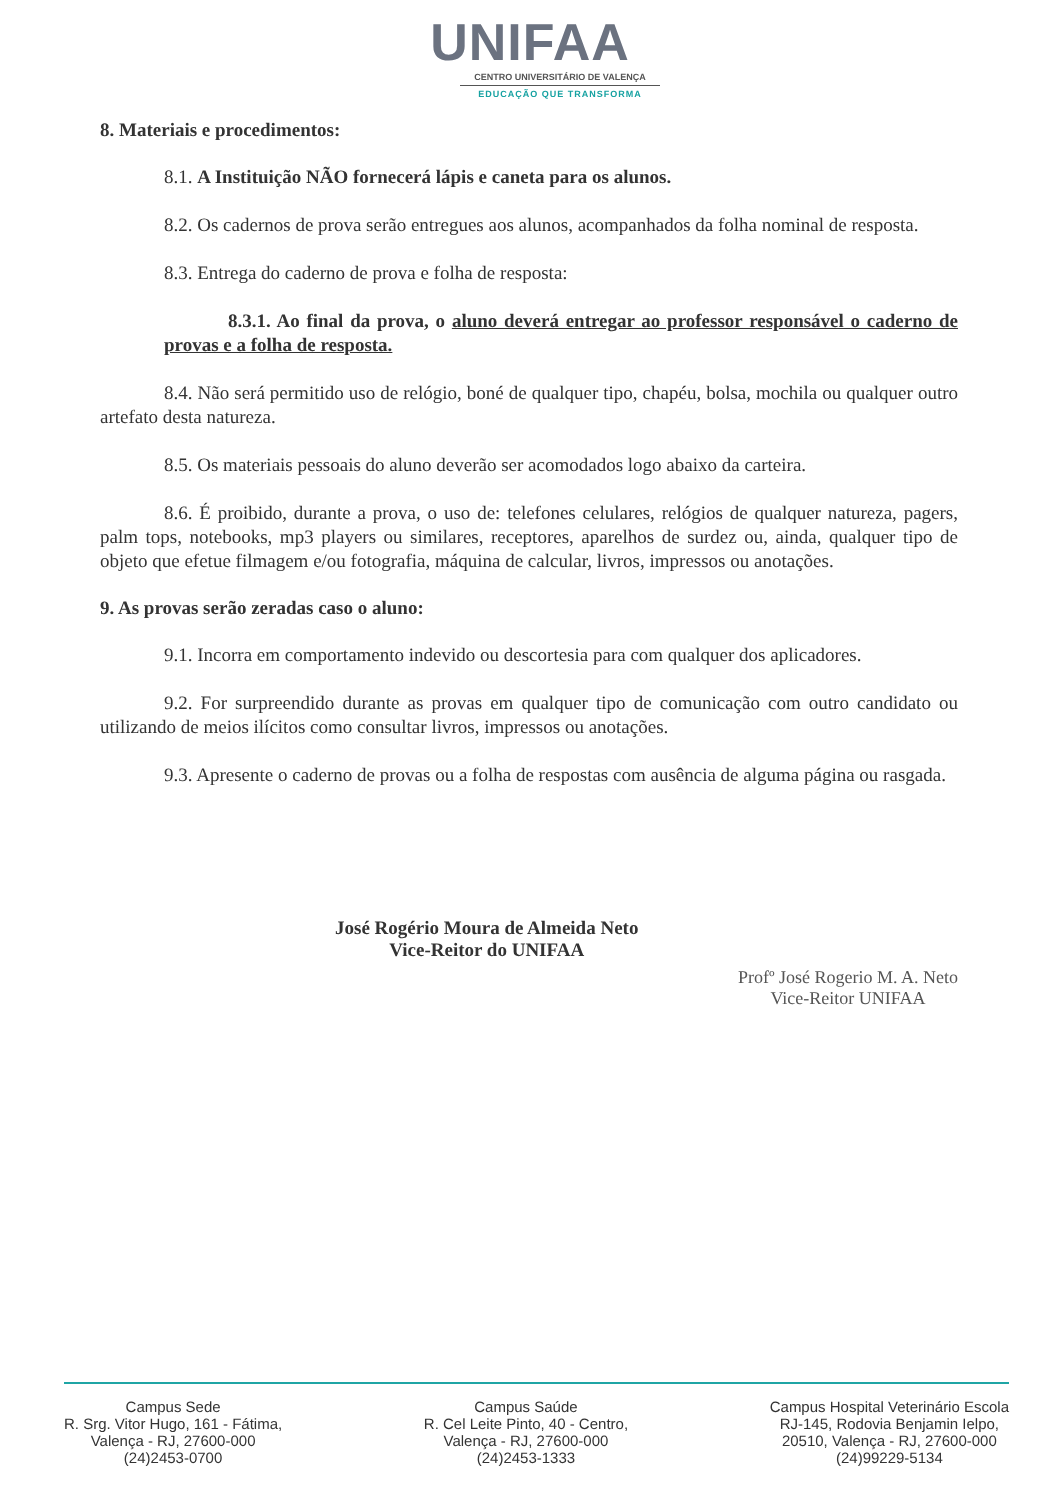UNIFAA
CENTRO UNIVERSITÁRIO DE VALENÇA
EDUCAÇÃO QUE TRANSFORMA
8. Materiais e procedimentos:
8.1. A Instituição NÃO fornecerá lápis e caneta para os alunos.
8.2. Os cadernos de prova serão entregues aos alunos, acompanhados da folha nominal de resposta.
8.3. Entrega do caderno de prova e folha de resposta:
8.3.1. Ao final da prova, o aluno deverá entregar ao professor responsável o caderno de provas e a folha de resposta.
8.4. Não será permitido uso de relógio, boné de qualquer tipo, chapéu, bolsa, mochila ou qualquer outro artefato desta natureza.
8.5. Os materiais pessoais do aluno deverão ser acomodados logo abaixo da carteira.
8.6. É proibido, durante a prova, o uso de: telefones celulares, relógios de qualquer natureza, pagers, palm tops, notebooks, mp3 players ou similares, receptores, aparelhos de surdez ou, ainda, qualquer tipo de objeto que efetue filmagem e/ou fotografia, máquina de calcular, livros, impressos ou anotações.
9. As provas serão zeradas caso o aluno:
9.1. Incorra em comportamento indevido ou descortesia para com qualquer dos aplicadores.
9.2. For surpreendido durante as provas em qualquer tipo de comunicação com outro candidato ou utilizando de meios ilícitos como consultar livros, impressos ou anotações.
9.3. Apresente o caderno de provas ou a folha de respostas com ausência de alguma página ou rasgada.
José Rogério Moura de Almeida Neto
Vice-Reitor do UNIFAA
Profº José Rogerio M. A. Neto
Vice-Reitor UNIFAA
Campus Sede
R. Srg. Vitor Hugo, 161 - Fátima,
Valença - RJ, 27600-000
(24)2453-0700
Campus Saúde
R. Cel Leite Pinto, 40 - Centro,
Valença - RJ, 27600-000
(24)2453-1333
Campus Hospital Veterinário Escola
RJ-145, Rodovia Benjamin Ielpo,
20510, Valença - RJ, 27600-000
(24)99229-5134